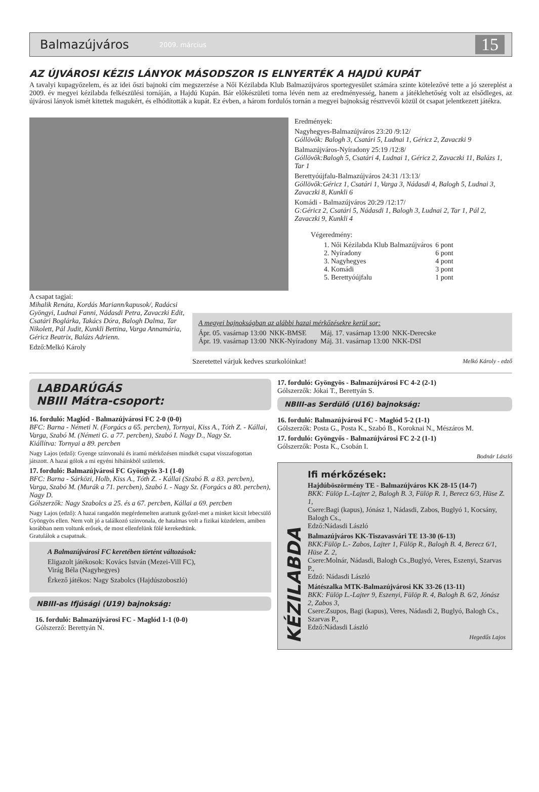Balmazújváros 2009. március 15
AZ ÚJVÁROSI KÉZIS LÁNYOK MÁSODSZOR IS ELNYERTÉK A HAJDÚ KUPÁT
A tavalyi kupagyőzelem, és az idei őszi bajnoki cím megszerzése a Női Kézilabda Klub Balmazújváros sportegyesület számára szinte kötelezővé tette a jó szereplést a 2009. év megyei kézilabda felkészülési tornáján, a Hajdú Kupán. Bár előkészületi torna lévén nem az eredményesség, hanem a játéklehetőség volt az elsődleges, az újvárosi lányok ismét kitettek magukért, és elhódították a kupát. Ez évben, a három fordulós tornán a megyei bajnokság résztvevői közül öt csapat jelentkezett játékra.
Eredmények:
Nagyhegyes-Balmazújváros 23:20 /9:12/
Góllövők: Balogh 3, Csatári 5, Ludnai 1, Géricz 2, Zavaczki 9
Balmazújváros-Nyíradony 25:19 /12:8/
Góllövők:Balogh 5, Csatári 4, Ludnai 1, Géricz 2, Zavaczki 11, Balázs 1, Tar 1
Berettyóújfalu-Balmazújváros 24:31 /13:13/
Góllövők:Géricz 1, Csatári 1, Varga 3, Nádasdi 4, Balogh 5, Ludnai 3, Zavaczki 8, Kunkli 6
Komádi - Balmazújváros 20:29 /12:17/
G:Géricz 2, Csatári 5, Nádasdi 1, Balogh 3, Ludnai 2, Tar 1, Pál 2, Zavaczki 9, Kunkli 4
Végeredmény:
| 1. Női Kézilabda Klub Balmazújváros | 6 pont |
| 2. Nyíradony | 6 pont |
| 3. Nagyhegyes | 4 pont |
| 4. Komádi | 3 pont |
| 5. Berettyóújfalu | 1 pont |
A csapat tagjai:
Mihalik Renáta, Kordás Mariann/kapusok/, Radácsi Gyöngyi, Ludnai Fanni, Nádasdi Petra, Zavaczki Edit, Csatári Boglárka, Takács Dóra, Balogh Dalma, Tar Nikolett, Pál Judit, Kunkli Bettina, Varga Annamária, Géricz Beatrix, Balázs Adrienn.
Edző:Melkó Károly
A megyei bajnokságban az alábbi hazai mérkőzésekre kerül sor:
| Ápr. 05. vasárnap 13:00 | NKK-BMSE | Máj. 17. vasárnap 13:00 | NKK-Derecske |
| Ápr. 19. vasárnap 13:00 | NKK-Nyíradony | Máj. 31. vasárnap 13:00 | NKK-DSI |
Szeretettel várjuk kedves szurkolóinkat! Melkó Károly - edző
LABDARÚGÁS
NBIII Mátra-csoport:
16. forduló: Maglód - Balmazújvárosi FC 2-0 (0-0)
BFC: Barna - Németi N. (Forgács a 65. percben), Tornyai, Kiss A., Tóth Z. - Kállai, Varga, Szabó M. (Németi G. a 77. percben), Szabó I. Nagy D., Nagy Sz.
Kiállítva: Tornyai a 89. percben
Nagy Lajos (edző): Gyenge színvonalú és iramú mérkőzésen mindkét csapat visszafogottan játszott. A hazai gólok a mi egyéni hibáinkból születtek.
17. forduló: Balmazújvárosi FC Gyöngyös 3-1 (1-0)
BFC: Barna - Sárközi, Holb, Kiss A., Tóth Z. - Kállai (Szabó B. a 83. percben), Varga, Szabó M. (Murák a 71. percben), Szabó I. - Nagy Sz. (Forgács a 80. percben), Nagy D.
Gólszerzők: Nagy Szabolcs a 25. és a 67. percben, Kállai a 69. percben
Nagy Lajos (edző): A hazai rangadón megérdemelten arattunk győzel-met a minket kicsit lebecsülő Gyöngyös ellen. Nem volt jó a találkozó színvonala, de hatalmas volt a fizikai küzdelem, amiben korábban nem voltunk erősek, de most ellenfelünk fölé kerekedtünk.
Gratulálok a csapatnak.
A Balmazújvárosi FC keretében történt változások:
Eligazolt játékosok: Kovács István (Mezei-Vill FC),
Virág Béla (Nagyhegyes)
Érkező játékos: Nagy Szabolcs (Hajdúszoboszló)
NBIII-as Ifjúsági (U19) bajnokság:
16. forduló: Balmazújvárosi FC - Maglód 1-1 (0-0)
Gólszerző: Berettyán N.
17. forduló: Gyöngyös - Balmazújvárosi FC 4-2 (2-1)
Gólszerzők: Jókai T., Berettyán S.
NBIII-as Serdülő (U16) bajnokság:
16. forduló: Balmazújvárosi FC - Maglód 5-2 (1-1)
Gólszerzők: Posta G., Posta K., Szabó B., Koroknai N., Mészáros M.
17. forduló: Gyöngyős - Balmazújvárosi FC 2-2 (1-1)
Gólszerzők: Posta K., Csobán I.
Bodnár László
KÉZILABDA
Ifi mérkőzések:
Hajdúböszörmény TE - Balmazújváros KK 28-15 (14-7)
BKK: Fülöp L.-Lajter 2, Balogh B. 3, Fülöp R. 1, Berecz 6/3, Hüse Z. 1,
Csere:Bagi (kapus), Jónász 1, Nádasdi, Zabos, Buglyó 1, Kocsány, Balogh Cs.,
Edző:Nádasdi László
Balmazújváros KK-Tiszavasvári TE 13-30 (6-13)
BKK:Fülöp L.- Zabos, Lajter 1, Fülöp R., Balogh B. 4, Berecz 6/1, Hüse Z. 2,
Csere:Molnár, Nádasdi, Balogh Cs.,Buglyó, Veres, Eszenyi, Szarvas P.,
Edző: Nádasdi László
Mátészalka MTK-Balmazújvárosi KK 33-26 (13-11)
BKK: Fülöp L.-Lajter 9, Eszenyi, Fülöp R. 4, Balogh B. 6/2, Jónász 2, Zabos 3,
Csere:Zsupos, Bagi (kapus), Veres, Nádasdi 2, Buglyó, Balogh Cs., Szarvas P.,
Edző:Nádasdi László
Hegedűs Lajos